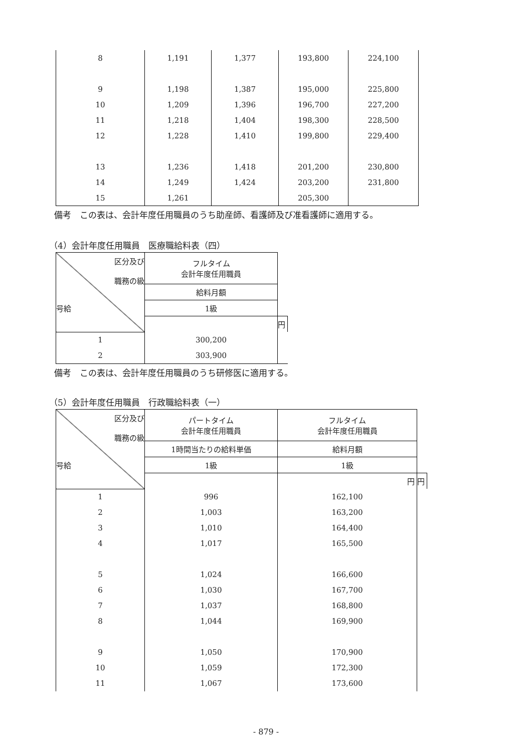| 8 | 1,191 | 1,377 | 193,800 | 224,100 |
| 9 | 1,198 | 1,387 | 195,000 | 225,800 |
| 10 | 1,209 | 1,396 | 196,700 | 227,200 |
| 11 | 1,218 | 1,404 | 198,300 | 228,500 |
| 12 | 1,228 | 1,410 | 199,800 | 229,400 |
| 13 | 1,236 | 1,418 | 201,200 | 230,800 |
| 14 | 1,249 | 1,424 | 203,200 | 231,800 |
| 15 | 1,261 | | 205,300 | |
備考　この表は、会計年度任用職員のうち助産師、看護師及び准看護師に適用する。
（4）会計年度任用職員　医療職給料表（四）
| 区分及び 職務の級 号給 | フルタイム 会計年度任用職員 | |
| | 給料月額 | |
| | 1級 | |
| | | 円 |
| 1 | 300,200 | |
| 2 | 303,900 | |
備考　この表は、会計年度任用職員のうち研修医に適用する。
（5）会計年度任用職員　行政職給料表（一）
| 区分及び 職務の級 号給 | パートタイム 会計年度任用職員 | フルタイム 会計年度任用職員 | |
| | 1時間当たりの給料単価 | 給料月額 | |
| | 1級 | 1級 | |
| | | 円 | 円 |
| 1 | 996 | 162,100 | |
| 2 | 1,003 | 163,200 | |
| 3 | 1,010 | 164,400 | |
| 4 | 1,017 | 165,500 | |
| 5 | 1,024 | 166,600 | |
| 6 | 1,030 | 167,700 | |
| 7 | 1,037 | 168,800 | |
| 8 | 1,044 | 169,900 | |
| 9 | 1,050 | 170,900 | |
| 10 | 1,059 | 172,300 | |
| 11 | 1,067 | 173,600 | |
- 879 -